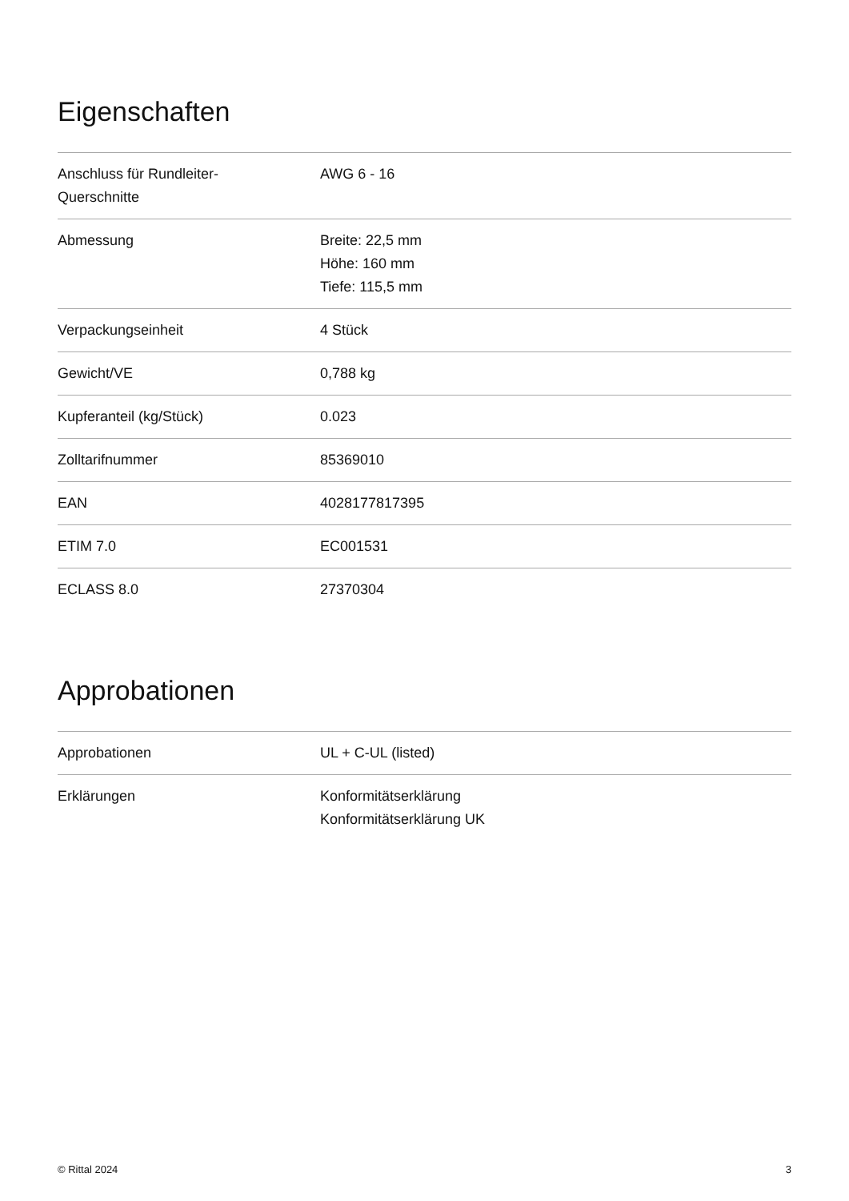Eigenschaften
| Anschluss für Rundleiter- Querschnitte | AWG 6 - 16 |
| Abmessung | Breite: 22,5 mm Höhe: 160 mm Tiefe: 115,5 mm |
| Verpackungseinheit | 4 Stück |
| Gewicht/VE | 0,788 kg |
| Kupferanteil (kg/Stück) | 0.023 |
| Zolltarifnummer | 85369010 |
| EAN | 4028177817395 |
| ETIM 7.0 | EC001531 |
| ECLASS 8.0 | 27370304 |
Approbationen
| Approbationen | UL + C-UL (listed) |
| Erklärungen | Konformitätserklärung Konformitätserklärung UK |
© Rittal 2024 3